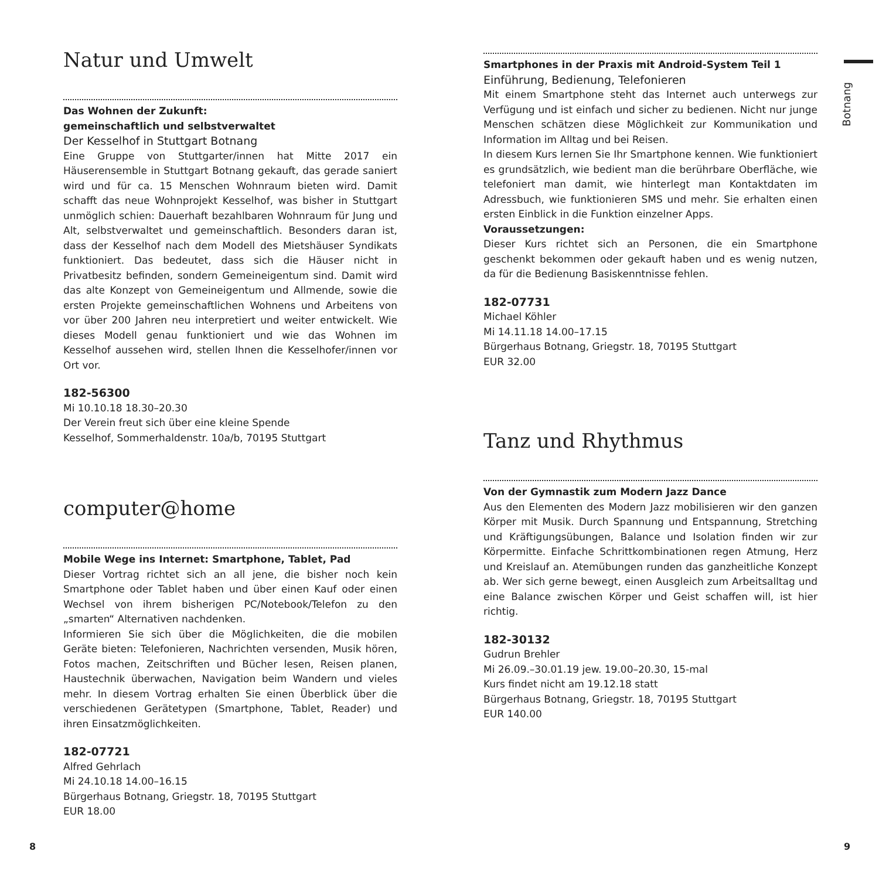Natur und Umwelt
Das Wohnen der Zukunft:
gemeinschaftlich und selbstverwaltet
Der Kesselhof in Stuttgart Botnang
Eine Gruppe von Stuttgarter/innen hat Mitte 2017 ein Häuserensemble in Stuttgart Botnang gekauft, das gerade saniert wird und für ca. 15 Menschen Wohnraum bieten wird. Damit schafft das neue Wohnprojekt Kesselhof, was bisher in Stuttgart unmöglich schien: Dauerhaft bezahlbaren Wohnraum für Jung und Alt, selbstverwaltet und gemeinschaftlich. Besonders daran ist, dass der Kesselhof nach dem Modell des Mietshäuser Syndikats funktioniert. Das bedeutet, dass sich die Häuser nicht in Privatbesitz befinden, sondern Gemeineigentum sind. Damit wird das alte Konzept von Gemeineigentum und Allmende, sowie die ersten Projekte gemeinschaftlichen Wohnens und Arbeitens von vor über 200 Jahren neu interpretiert und weiter entwickelt. Wie dieses Modell genau funktioniert und wie das Wohnen im Kesselhof aussehen wird, stellen Ihnen die Kesselhofer/innen vor Ort vor.
182-56300
Mi 10.10.18 18.30–20.30
Der Verein freut sich über eine kleine Spende
Kesselhof, Sommerhaldenstr. 10a/b, 70195 Stuttgart
computer@home
Mobile Wege ins Internet: Smartphone, Tablet, Pad
Dieser Vortrag richtet sich an all jene, die bisher noch kein Smartphone oder Tablet haben und über einen Kauf oder einen Wechsel von ihrem bisherigen PC/Notebook/Telefon zu den „smarten“ Alternativen nachdenken.
Informieren Sie sich über die Möglichkeiten, die die mobilen Geräte bieten: Telefonieren, Nachrichten versenden, Musik hören, Fotos machen, Zeitschriften und Bücher lesen, Reisen planen, Haustechnik überwachen, Navigation beim Wandern und vieles mehr. In diesem Vortrag erhalten Sie einen Überblick über die verschiedenen Gerätetypen (Smartphone, Tablet, Reader) und ihren Einsatzmöglichkeiten.
182-07721
Alfred Gehrlach
Mi 24.10.18 14.00–16.15
Bürgerhaus Botnang, Griegstr. 18, 70195 Stuttgart
EUR 18.00
Smartphones in der Praxis mit Android-System Teil 1
Einführung, Bedienung, Telefonieren
Mit einem Smartphone steht das Internet auch unterwegs zur Verfügung und ist einfach und sicher zu bedienen. Nicht nur junge Menschen schätzen diese Möglichkeit zur Kommunikation und Information im Alltag und bei Reisen.
In diesem Kurs lernen Sie Ihr Smartphone kennen. Wie funktioniert es grundsätzlich, wie bedient man die berührbare Oberfläche, wie telefoniert man damit, wie hinterlegt man Kontaktdaten im Adressbuch, wie funktionieren SMS und mehr. Sie erhalten einen ersten Einblick in die Funktion einzelner Apps.
Voraussetzungen:
Dieser Kurs richtet sich an Personen, die ein Smartphone geschenkt bekommen oder gekauft haben und es wenig nutzen, da für die Bedienung Basiskenntnisse fehlen.
182-07731
Michael Köhler
Mi 14.11.18 14.00–17.15
Bürgerhaus Botnang, Griegstr. 18, 70195 Stuttgart
EUR 32.00
Tanz und Rhythmus
Von der Gymnastik zum Modern Jazz Dance
Aus den Elementen des Modern Jazz mobilisieren wir den ganzen Körper mit Musik. Durch Spannung und Entspannung, Stretching und Kräftigungsübungen, Balance und Isolation finden wir zur Körpermitte. Einfache Schrittkombinationen regen Atmung, Herz und Kreislauf an. Atemübungen runden das ganzheitliche Konzept ab. Wer sich gerne bewegt, einen Ausgleich zum Arbeitsalltag und eine Balance zwischen Körper und Geist schaffen will, ist hier richtig.
182-30132
Gudrun Brehler
Mi 26.09.–30.01.19 jew. 19.00–20.30, 15-mal
Kurs findet nicht am 19.12.18 statt
Bürgerhaus Botnang, Griegstr. 18, 70195 Stuttgart
EUR 140.00
Botnang
8 9